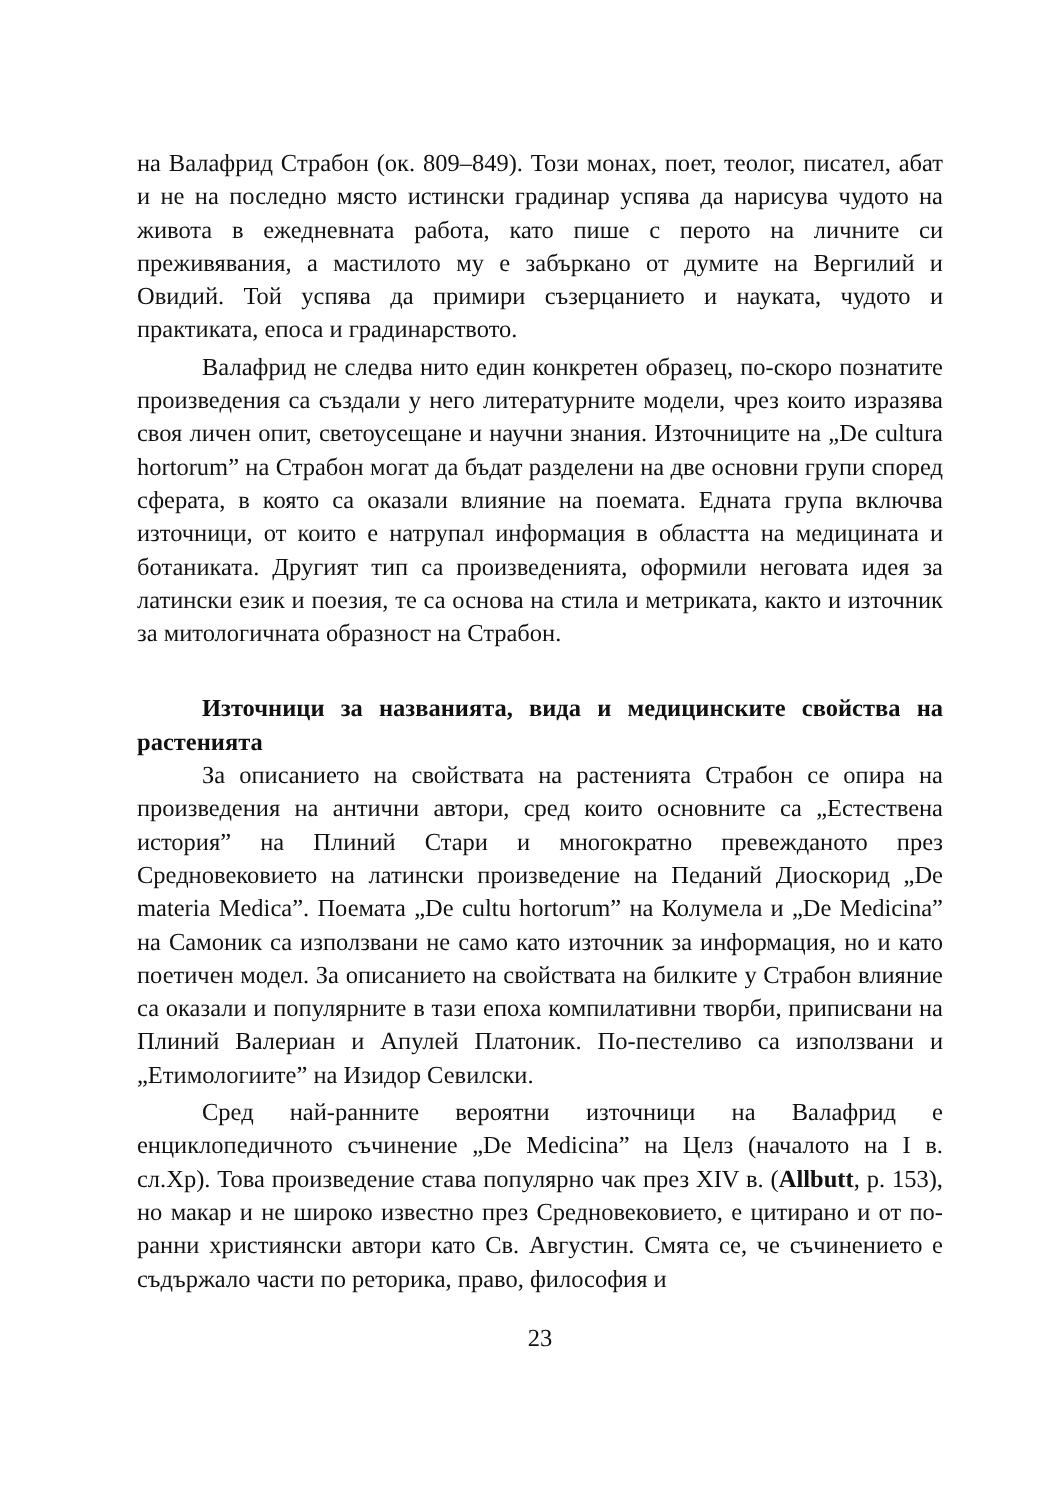на Валафрид Страбон (ок. 809–849). Този монах, поет, теолог, писател, абат и не на последно място истински градинар успява да нарисува чудото на живота в ежедневната работа, като пише с перото на личните си преживявания, а мастилото му е забъркано от думите на Вергилий и Овидий. Той успява да примири съзерцанието и науката, чудото и практиката, епоса и градинарството.
Валафрид не следва нито един конкретен образец, по-скоро познатите произведения са създали у него литературните модели, чрез които изразява своя личен опит, светоусещане и научни знания. Източниците на „De cultura hortorum” на Страбон могат да бъдат разделени на две основни групи според сферата, в която са оказали влияние на поемата. Едната група включва източници, от които е натрупал информация в областта на медицината и ботаниката. Другият тип са произведенията, оформили неговата идея за латински език и поезия, те са основа на стила и метриката, както и източник за митологичната образност на Страбон.
Източници за названията, вида и медицинските свойства на растенията
За описанието на свойствата на растенията Страбон се опира на произведения на антични автори, сред които основните са „Естествена история” на Плиний Стари и многократно превежданото през Средновековието на латински произведение на Педаний Диоскорид „De materia Medica”. Поемата „De cultu hortorum” на Колумела и „De Medicina” на Самоник са използвани не само като източник за информация, но и като поетичен модел. За описанието на свойствата на билките у Страбон влияние са оказали и популярните в тази епоха компилативни творби, приписвани на Плиний Валериан и Апулей Платоник. По-пестеливо са използвани и „Етимологиите” на Изидор Севилски.
Сред най-ранните вероятни източници на Валафрид е енциклопедичното съчинение „De Medicina” на Целз (началото на I в. сл.Хр). Това произведение става популярно чак през XIV в. (Allbutt, p. 153), но макар и не широко известно през Средновековието, е цитирано и от по-ранни християнски автори като Св. Августин. Смята се, че съчинението е съдържало части по реторика, право, философия и
23